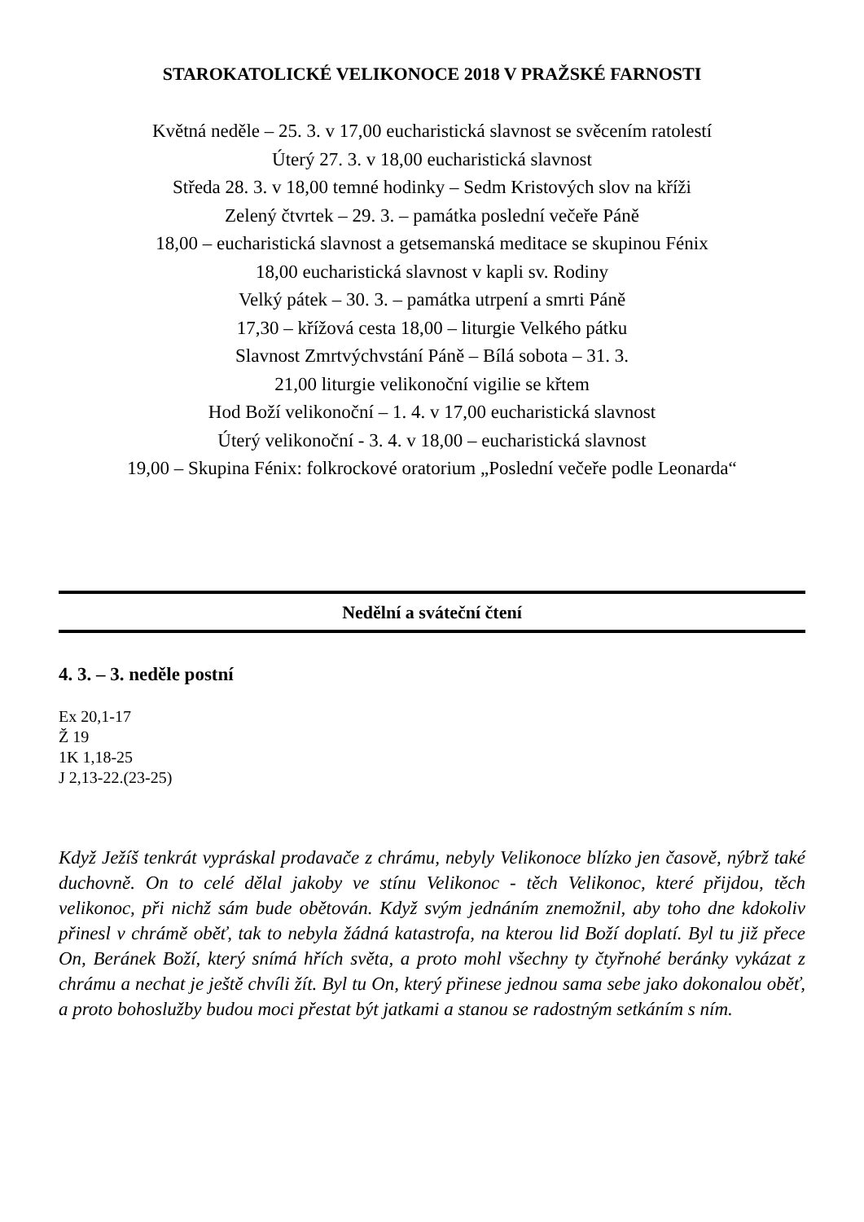STAROKATOLICKÉ VELIKONOCE 2018 V PRAŽSKÉ FARNOSTI
Květná neděle – 25. 3. v 17,00 eucharistická slavnost se svěcením ratolestí
Úterý 27. 3. v 18,00 eucharistická slavnost
Středa 28. 3. v 18,00 temné hodinky – Sedm Kristových slov na kříži
Zelený čtvrtek – 29. 3. – památka poslední večeře Páně
18,00 – eucharistická slavnost a getsemanská meditace se skupinou Fénix
18,00 eucharistická slavnost v kapli sv. Rodiny
Velký pátek – 30. 3. – památka utrpení a smrti Páně
17,30 – křížová cesta 18,00 – liturgie Velkého pátku
Slavnost Zmrtvýchvstání Páně – Bílá sobota – 31. 3.
21,00 liturgie velikonoční vigilie se křtem
Hod Boží velikonoční – 1. 4. v 17,00 eucharistická slavnost
Úterý velikonoční - 3. 4. v 18,00 – eucharistická slavnost
19,00 – Skupina Fénix: folkrockové oratorium „Poslední večeře podle Leonarda“
Nedělní a sváteční čtení
4. 3. – 3. neděle postní
Ex 20,1-17
Ž 19
1K 1,18-25
J 2,13-22.(23-25)
Když Ježíš tenkrát vypráskal prodavače z chrámu, nebyly Velikonoce blízko jen časově, nýbrž také duchovně. On to celé dělal jakoby ve stínu Velikonoc - těch Velikonoc, které přijdou, těch velikonoc, při nichž sám bude obětován. Když svým jednáním znemožnil, aby toho dne kdokoliv přinesl v chrámě oběť, tak to nebyla žádná katastrofa, na kterou lid Boží doplatí. Byl tu již přece On, Beránek Boží, který snímá hřích světa, a proto mohl všechny ty čtyřnohé beránky vykázat z chrámu a nechat je ještě chvíli žít. Byl tu On, který přinese jednou sama sebe jako dokonalou oběť, a proto bohoslužby budou moci přestat být jatkami a stanou se radostným setkáním s ním.